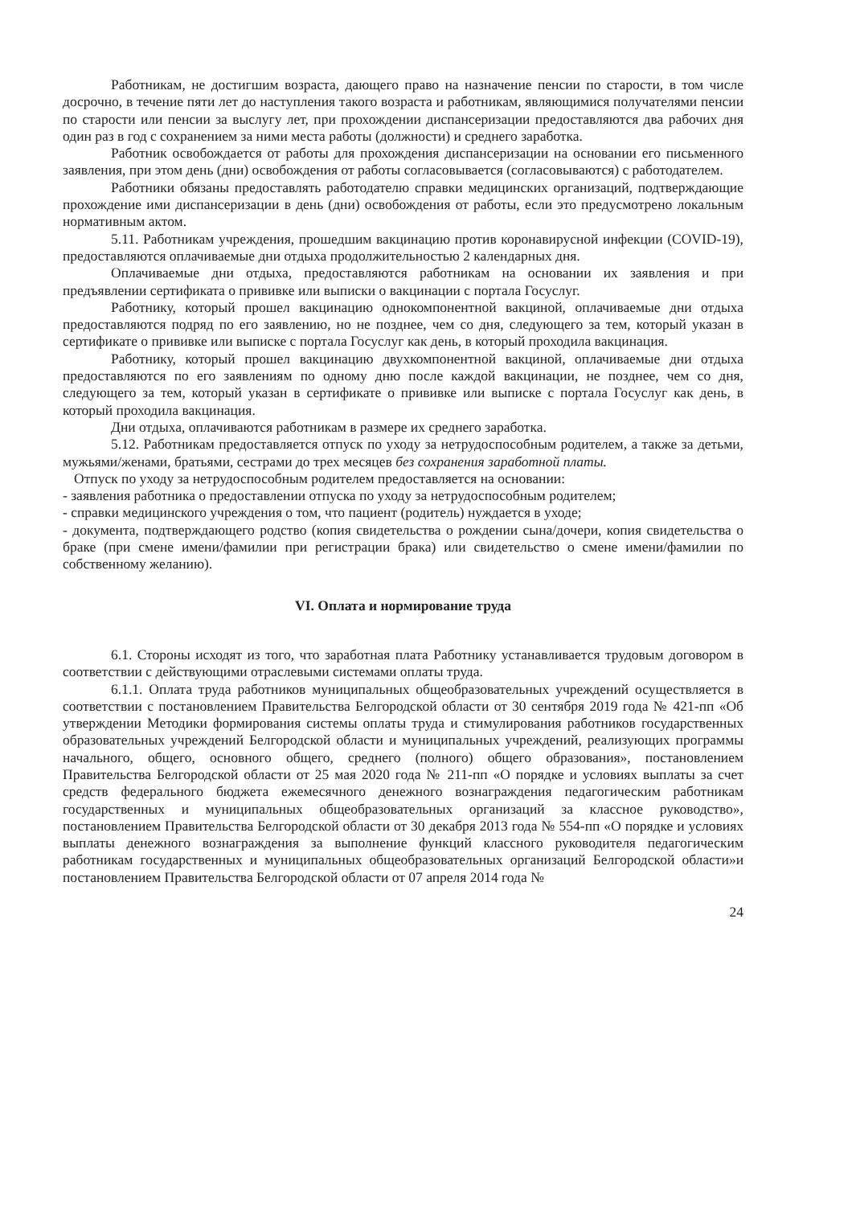Работникам, не достигшим возраста, дающего право на назначение пенсии по старости, в том числе досрочно, в течение пяти лет до наступления такого возраста и работникам, являющимися получателями пенсии по старости или пенсии за выслугу лет, при прохождении диспансеризации предоставляются два рабочих дня один раз в год с сохранением за ними места работы (должности) и среднего заработка.
Работник освобождается от работы для прохождения диспансеризации на основании его письменного заявления, при этом день (дни) освобождения от работы согласовывается (согласовываются) с работодателем.
Работники обязаны предоставлять работодателю справки медицинских организаций, подтверждающие прохождение ими диспансеризации в день (дни) освобождения от работы, если это предусмотрено локальным нормативным актом.
5.11. Работникам учреждения, прошедшим вакцинацию против коронавирусной инфекции (COVID-19), предоставляются оплачиваемые дни отдыха продолжительностью 2 календарных дня.
Оплачиваемые дни отдыха, предоставляются работникам на основании их заявления и при предъявлении сертификата о прививке или выписки о вакцинации с портала Госуслуг.
Работнику, который прошел вакцинацию однокомпонентной вакциной, оплачиваемые дни отдыха предоставляются подряд по его заявлению, но не позднее, чем со дня, следующего за тем, который указан в сертификате о прививке или выписке с портала Госуслуг как день, в который проходила вакцинация.
Работнику, который прошел вакцинацию двухкомпонентной вакциной, оплачиваемые дни отдыха предоставляются по его заявлениям по одному дню после каждой вакцинации, не позднее, чем со дня, следующего за тем, который указан в сертификате о прививке или выписке с портала Госуслуг как день, в который проходила вакцинация.
Дни отдыха, оплачиваются работникам в размере их среднего заработка.
5.12. Работникам предоставляется отпуск по уходу за нетрудоспособным родителем, а также за детьми, мужьями/женами, братьями, сестрами до трех месяцев без сохранения заработной платы.
Отпуск по уходу за нетрудоспособным родителем предоставляется на основании:
- заявления работника о предоставлении отпуска по уходу за нетрудоспособным родителем;
- справки медицинского учреждения о том, что пациент (родитель) нуждается в уходе;
- документа, подтверждающего родство (копия свидетельства о рождении сына/дочери, копия свидетельства о браке (при смене имени/фамилии при регистрации брака) или свидетельство о смене имени/фамилии по собственному желанию).
VI. Оплата и нормирование труда
6.1. Стороны исходят из того, что заработная плата Работнику устанавливается трудовым договором в соответствии с действующими отраслевыми системами оплаты труда.
6.1.1. Оплата труда работников муниципальных общеобразовательных учреждений осуществляется в соответствии с постановлением Правительства Белгородской области от 30 сентября 2019 года № 421-пп «Об утверждении Методики формирования системы оплаты труда и стимулирования работников государственных образовательных учреждений Белгородской области и муниципальных учреждений, реализующих программы начального, общего, основного общего, среднего (полного) общего образования», постановлением Правительства Белгородской области от 25 мая 2020 года № 211-пп «О порядке и условиях выплаты за счет средств федерального бюджета ежемесячного денежного вознаграждения педагогическим работникам государственных и муниципальных общеобразовательных организаций за классное руководство», постановлением Правительства Белгородской области от 30 декабря 2013 года № 554-пп «О порядке и условиях выплаты денежного вознаграждения за выполнение функций классного руководителя педагогическим работникам государственных и муниципальных общеобразовательных организаций Белгородской области»и постановлением Правительства Белгородской области от 07 апреля 2014 года №
24